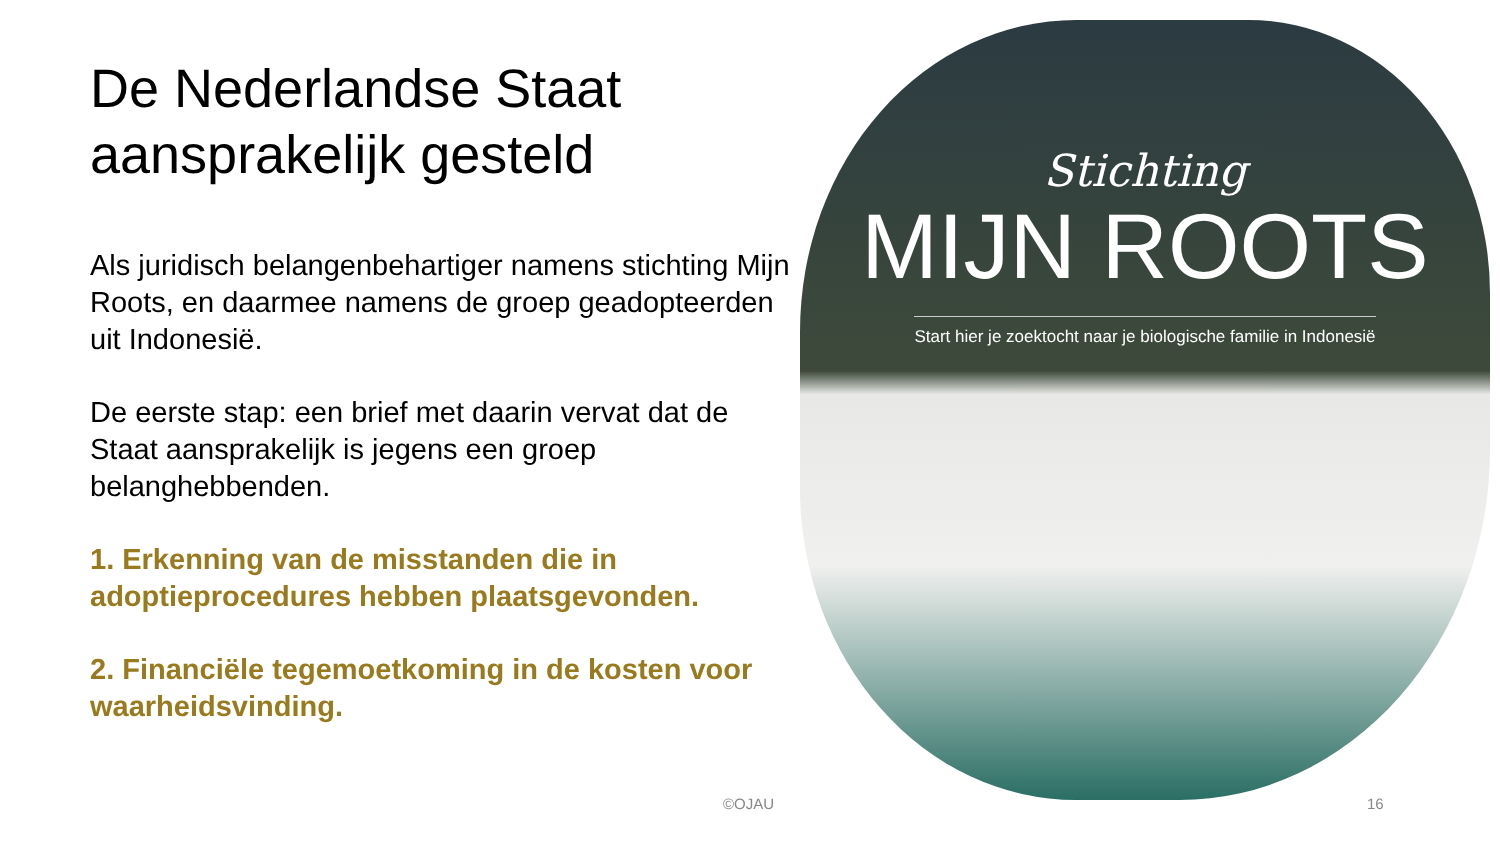De Nederlandse Staat aansprakelijk gesteld
Als juridisch belangenbehartiger namens stichting Mijn Roots, en daarmee namens de groep geadopteerden uit Indonesië.
De eerste stap: een brief met daarin vervat dat de Staat aansprakelijk is jegens een groep belanghebbenden.
1. Erkenning van de misstanden die in adoptieprocedures hebben plaatsgevonden.
2. Financiële tegemoetkoming in de kosten voor waarheidsvinding.
Stichting
MIJN ROOTS
Start hier je zoektocht naar je biologische familie in Indonesië
©OJAU 16